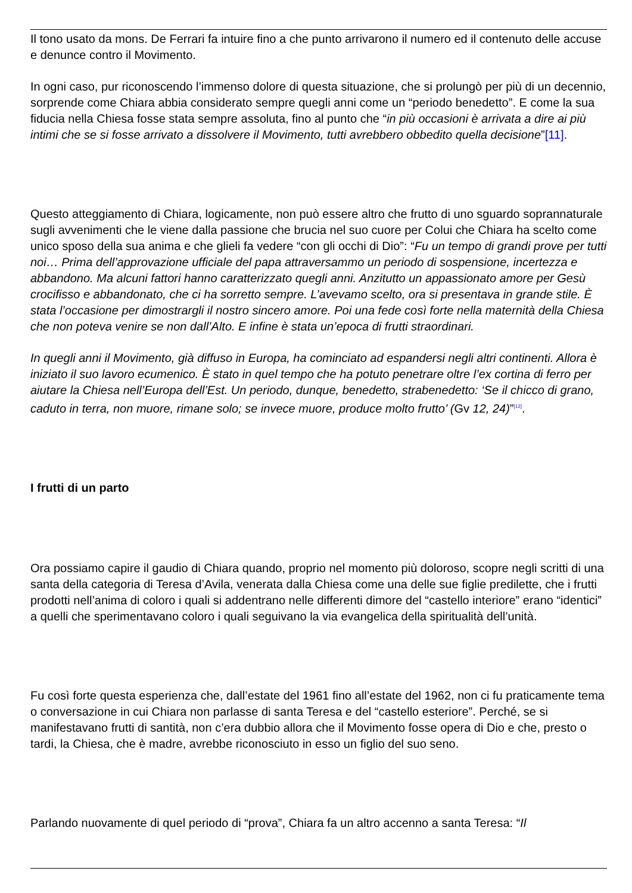Il tono usato da mons. De Ferrari fa intuire fino a che punto arrivarono il numero ed il contenuto delle accuse e denunce contro il Movimento.
In ogni caso, pur riconoscendo l’immenso dolore di questa situazione, che si prolungò per più di un decennio, sorprende come Chiara abbia considerato sempre quegli anni come un “periodo benedetto”. E come la sua fiducia nella Chiesa fosse stata sempre assoluta, fino al punto che “in più occasioni è arrivata a dire ai più intimi che se si fosse arrivato a dissolvere il Movimento, tutti avrebbero obbedito quella decisione”[11].
Questo atteggiamento di Chiara, logicamente, non può essere altro che frutto di uno sguardo soprannaturale sugli avvenimenti che le viene dalla passione che brucia nel suo cuore per Colui che Chiara ha scelto come unico sposo della sua anima e che glieli fa vedere “con gli occhi di Dio”: “Fu un tempo di grandi prove per tutti noi… Prima dell’approvazione ufficiale del papa attraversammo un periodo di sospensione, incertezza e abbandono. Ma alcuni fattori hanno caratterizzato quegli anni. Anzitutto un appassionato amore per Gesù crocifisso e abbandonato, che ci ha sorretto sempre. L’avevamo scelto, ora si presentava in grande stile. È stata l’occasione per dimostrargli il nostro sincero amore. Poi una fede così forte nella maternità della Chiesa che non poteva venire se non dall’Alto. E infine è stata un’epoca di frutti straordinari.
In quegli anni il Movimento, già diffuso in Europa, ha cominciato ad espandersi negli altri continenti. Allora è iniziato il suo lavoro ecumenico. È stato in quel tempo che ha potuto penetrare oltre l’ex cortina di ferro per aiutare la Chiesa nell’Europa dell’Est. Un periodo, dunque, benedetto, strabenedetto: ‘Se il chicco di grano, caduto in terra, non muore, rimane solo; se invece muore, produce molto frutto’ (Gv 12, 24)”<sup>[12]</sup>.
I frutti di un parto
Ora possiamo capire il gaudio di Chiara quando, proprio nel momento più doloroso, scopre negli scritti di una santa della categoria di Teresa d’Avila, venerata dalla Chiesa come una delle sue figlie predilette, che i frutti prodotti nell’anima di coloro i quali si addentrano nelle differenti dimore del “castello interiore” erano “identici” a quelli che sperimentavano coloro i quali seguivano la via evangelica della spiritualità dell’unità.
Fu così forte questa esperienza che, dall’estate del 1961 fino all’estate del 1962, non ci fu praticamente tema o conversazione in cui Chiara non parlasse di santa Teresa e del “castello esteriore”. Perché, se si manifestavano frutti di santità, non c’era dubbio allora che il Movimento fosse opera di Dio e che, presto o tardi, la Chiesa, che è madre, avrebbe riconosciuto in esso un figlio del suo seno.
Parlando nuovamente di quel periodo di “prova”, Chiara fa un altro accenno a santa Teresa: “Il